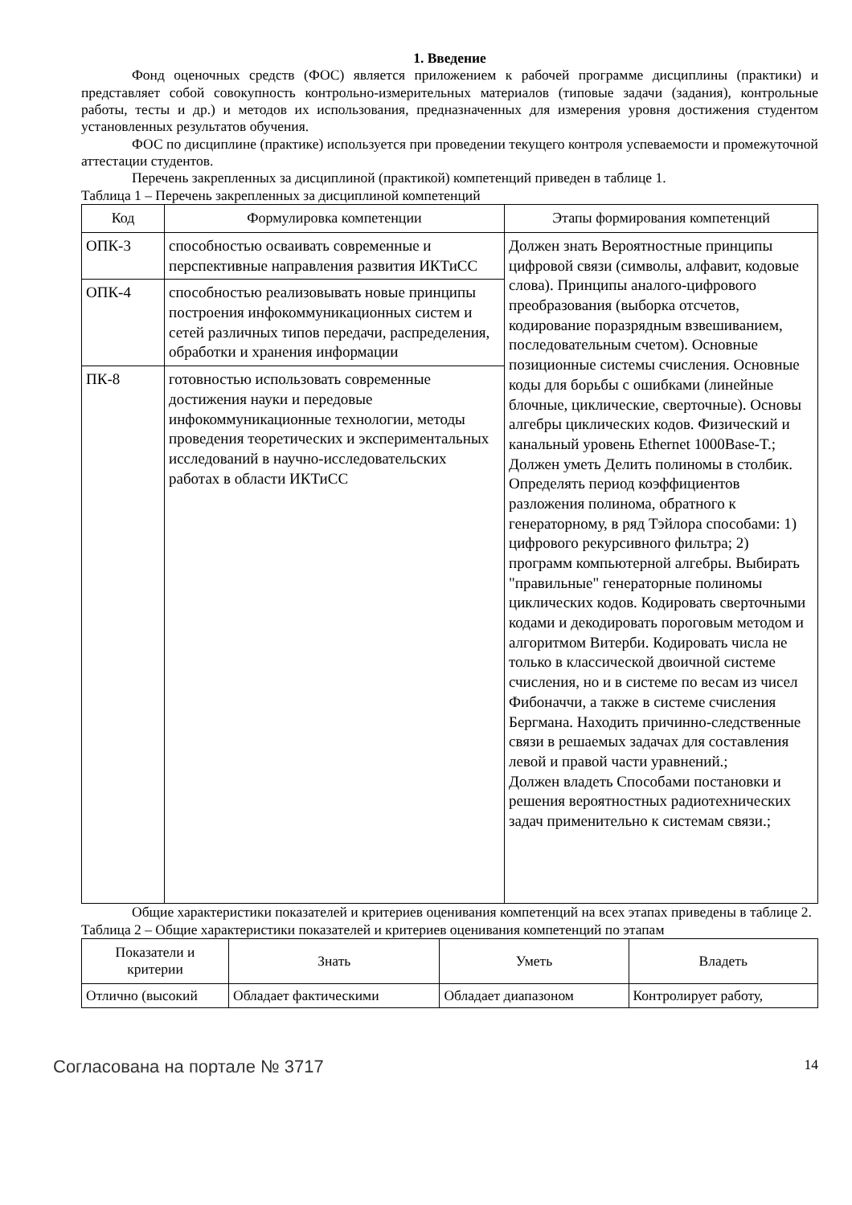1. Введение
Фонд оценочных средств (ФОС) является приложением к рабочей программе дисциплины (практики) и представляет собой совокупность контрольно-измерительных материалов (типовые задачи (задания), контрольные работы, тесты и др.) и методов их использования, предназначенных для измерения уровня достижения студентом установленных результатов обучения.
ФОС по дисциплине (практике) используется при проведении текущего контроля успеваемости и промежуточной аттестации студентов.
Перечень закрепленных за дисциплиной (практикой) компетенций приведен в таблице 1.
Таблица 1 – Перечень закрепленных за дисциплиной компетенций
| Код | Формулировка компетенции | Этапы формирования компетенций |
| --- | --- | --- |
| ОПК-3 | способностью осваивать современные и перспективные направления развития ИКТиСС | Должен знать Вероятностные принципы цифровой связи (символы, алфавит, кодовые слова). Принципы аналого-цифрового преобразования (выборка отсчетов, кодирование поразрядным взвешиванием, последовательным счетом). Основные позиционные системы счисления. Основные коды для борьбы с ошибками (линейные блочные, циклические, сверточные). Основы алгебры циклических кодов. Физический и канальный уровень Ethernet 1000Base-T.; Должен уметь Делить полиномы в столбик. Определять период коэффициентов разложения полинома, обратного к генераторному, в ряд Тэйлора способами: 1) цифрового рекурсивного фильтра; 2) программ компьютерной алгебры. Выбирать "правильные" генераторные полиномы циклических кодов. Кодировать сверточными кодами и декодировать пороговым методом и алгоритмом Витерби. Кодировать числа не только в классической двоичной системе счисления, но и в системе по весам из чисел Фибоначчи, а также в системе счисления Бергмана. Находить причинно-следственные связи в решаемых задачах для составления левой и правой части уравнений.; Должен владеть Способами постановки и решения вероятностных радиотехнических задач применительно к системам связи.; |
| ОПК-4 | способностью реализовывать новые принципы построения инфокоммуникационных систем и сетей различных типов передачи, распределения, обработки и хранения информации | |
| ПК-8 | готовностью использовать современные достижения науки и передовые инфокоммуникационные технологии, методы проведения теоретических и экспериментальных исследований в научно-исследовательских работах в области ИКТиСС | |
Общие характеристики показателей и критериев оценивания компетенций на всех этапах приведены в таблице 2.
Таблица 2 – Общие характеристики показателей и критериев оценивания компетенций по этапам
| Показатели и критерии | Знать | Уметь | Владеть |
| --- | --- | --- | --- |
| Отлично (высокий | Обладает фактическими | Обладает диапазоном | Контролирует работу, |
Согласована на портале № 3717 14